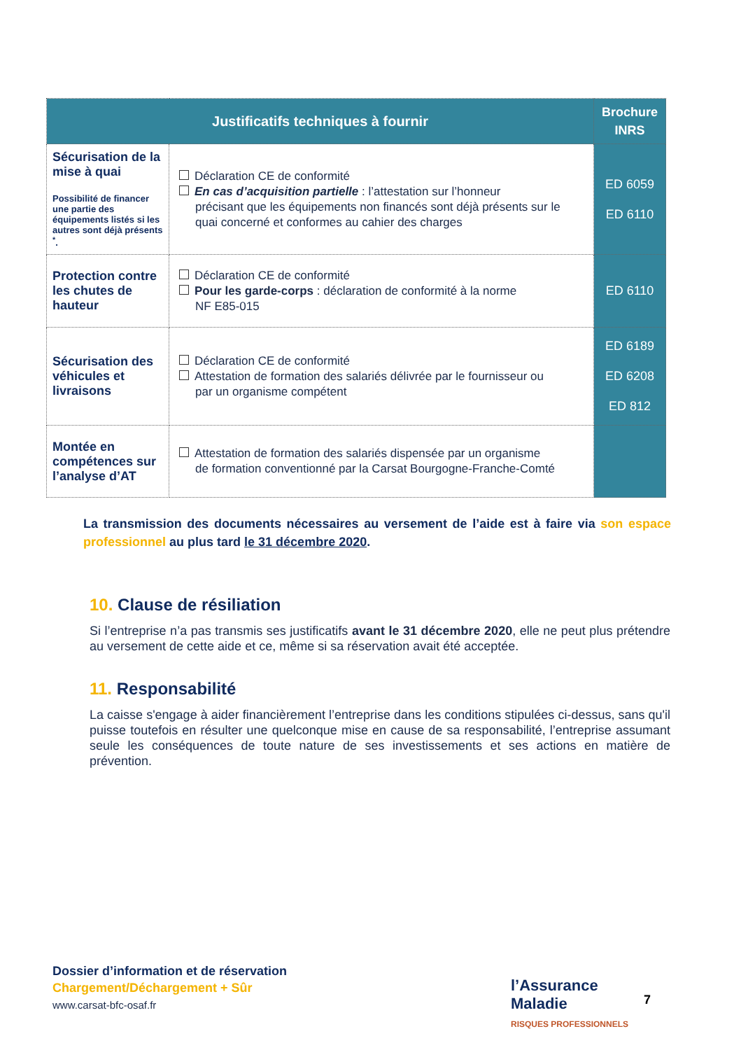| Justificatifs techniques à fournir | | Brochure INRS |
| --- | --- | --- |
| Sécurisation de la mise à quai Possibilité de financer une partie des équipements listés si les autres sont déjà présents <sup>*</sup>. | Déclaration CE de conformité En cas d’acquisition partielle : l’attestation sur l’honneur précisant que les équipements non financés sont déjà présents sur le quai concerné et conformes au cahier des charges | ED 6059 ED 6110 |
| Protection contre les chutes de hauteur | Déclaration CE de conformité Pour les garde-corps : déclaration de conformité à la norme NF E85-015 | ED 6110 |
| Sécurisation des véhicules et livraisons | Déclaration CE de conformité Attestation de formation des salariés délivrée par le fournisseur ou par un organisme compétent | ED 6189 ED 6208 ED 812 |
| Montée en compétences sur l’analyse d’AT | Attestation de formation des salariés dispensée par un organisme de formation conventionné par la Carsat Bourgogne-Franche-Comté | |
La transmission des documents nécessaires au versement de l’aide est à faire via son espace professionnel au plus tard le 31 décembre 2020.
10. Clause de résiliation
Si l’entreprise n’a pas transmis ses justificatifs avant le 31 décembre 2020, elle ne peut plus prétendre au versement de cette aide et ce, même si sa réservation avait été acceptée.
11. Responsabilité
La caisse s'engage à aider financièrement l’entreprise dans les conditions stipulées ci-dessus, sans qu'il puisse toutefois en résulter une quelconque mise en cause de sa responsabilité, l’entreprise assumant seule les conséquences de toute nature de ses investissements et ses actions en matière de prévention.
Dossier d’information et de réservation
Chargement/Déchargement + Sûr
www.carsat-bfc-osaf.fr
l’Assurance
Maladie
RISQUES PROFESSIONNELS
7